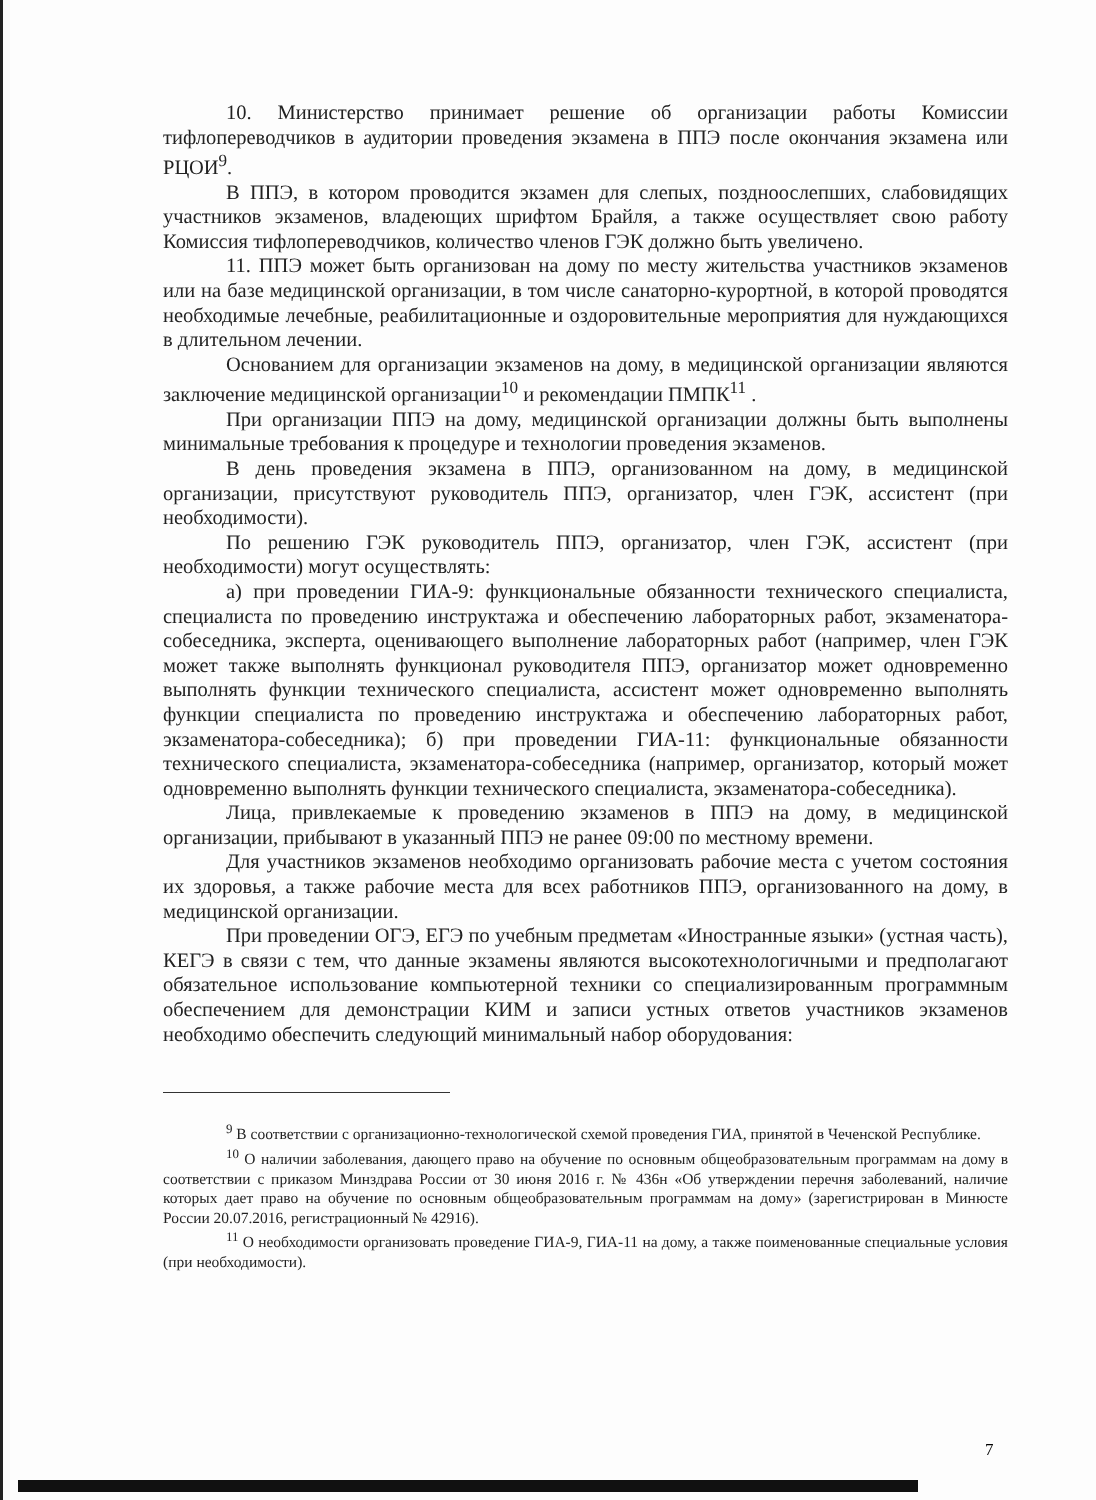10. Министерство принимает решение об организации работы Комиссии тифлопереводчиков в аудитории проведения экзамена в ППЭ после окончания экзамена или РЦОИ<sup>9</sup>.
В ППЭ, в котором проводится экзамен для слепых, поздноослепших, слабовидящих участников экзаменов, владеющих шрифтом Брайля, а также осуществляет свою работу Комиссия тифлопереводчиков, количество членов ГЭК должно быть увеличено.
11. ППЭ может быть организован на дому по месту жительства участников экзаменов или на базе медицинской организации, в том числе санаторно-курортной, в которой проводятся необходимые лечебные, реабилитационные и оздоровительные мероприятия для нуждающихся в длительном лечении.
Основанием для организации экзаменов на дому, в медицинской организации являются заключение медицинской организации<sup>10</sup> и рекомендации ПМПК<sup>11</sup> .
При организации ППЭ на дому, медицинской организации должны быть выполнены минимальные требования к процедуре и технологии проведения экзаменов.
В день проведения экзамена в ППЭ, организованном на дому, в медицинской организации, присутствуют руководитель ППЭ, организатор, член ГЭК, ассистент (при необходимости).
По решению ГЭК руководитель ППЭ, организатор, член ГЭК, ассистент (при необходимости) могут осуществлять:
а) при проведении ГИА-9: функциональные обязанности технического специалиста, специалиста по проведению инструктажа и обеспечению лабораторных работ, экзаменатора-собеседника, эксперта, оценивающего выполнение лабораторных работ (например, член ГЭК может также выполнять функционал руководителя ППЭ, организатор может одновременно выполнять функции технического специалиста, ассистент может одновременно выполнять функции специалиста по проведению инструктажа и обеспечению лабораторных работ, экзаменатора-собеседника); б) при проведении ГИА-11: функциональные обязанности технического специалиста, экзаменатора-собеседника (например, организатор, который может одновременно выполнять функции технического специалиста, экзаменатора-собеседника).
Лица, привлекаемые к проведению экзаменов в ППЭ на дому, в медицинской организации, прибывают в указанный ППЭ не ранее 09:00 по местному времени.
Для участников экзаменов необходимо организовать рабочие места с учетом состояния их здоровья, а также рабочие места для всех работников ППЭ, организованного на дому, в медицинской организации.
При проведении ОГЭ, ЕГЭ по учебным предметам «Иностранные языки» (устная часть), КЕГЭ в связи с тем, что данные экзамены являются высокотехнологичными и предполагают обязательное использование компьютерной техники со специализированным программным обеспечением для демонстрации КИМ и записи устных ответов участников экзаменов необходимо обеспечить следующий минимальный набор оборудования:
<sup>9</sup> В соответствии с организационно-технологической схемой проведения ГИА, принятой в Чеченской Республике.
<sup>10</sup> О наличии заболевания, дающего право на обучение по основным общеобразовательным программам на дому в соответствии с приказом Минздрава России от 30 июня 2016 г. № 436н «Об утверждении перечня заболеваний, наличие которых дает право на обучение по основным общеобразовательным программам на дому» (зарегистрирован в Минюсте России 20.07.2016, регистрационный № 42916).
<sup>11</sup> О необходимости организовать проведение ГИА-9, ГИА-11 на дому, а также поименованные специальные условия (при необходимости).
7